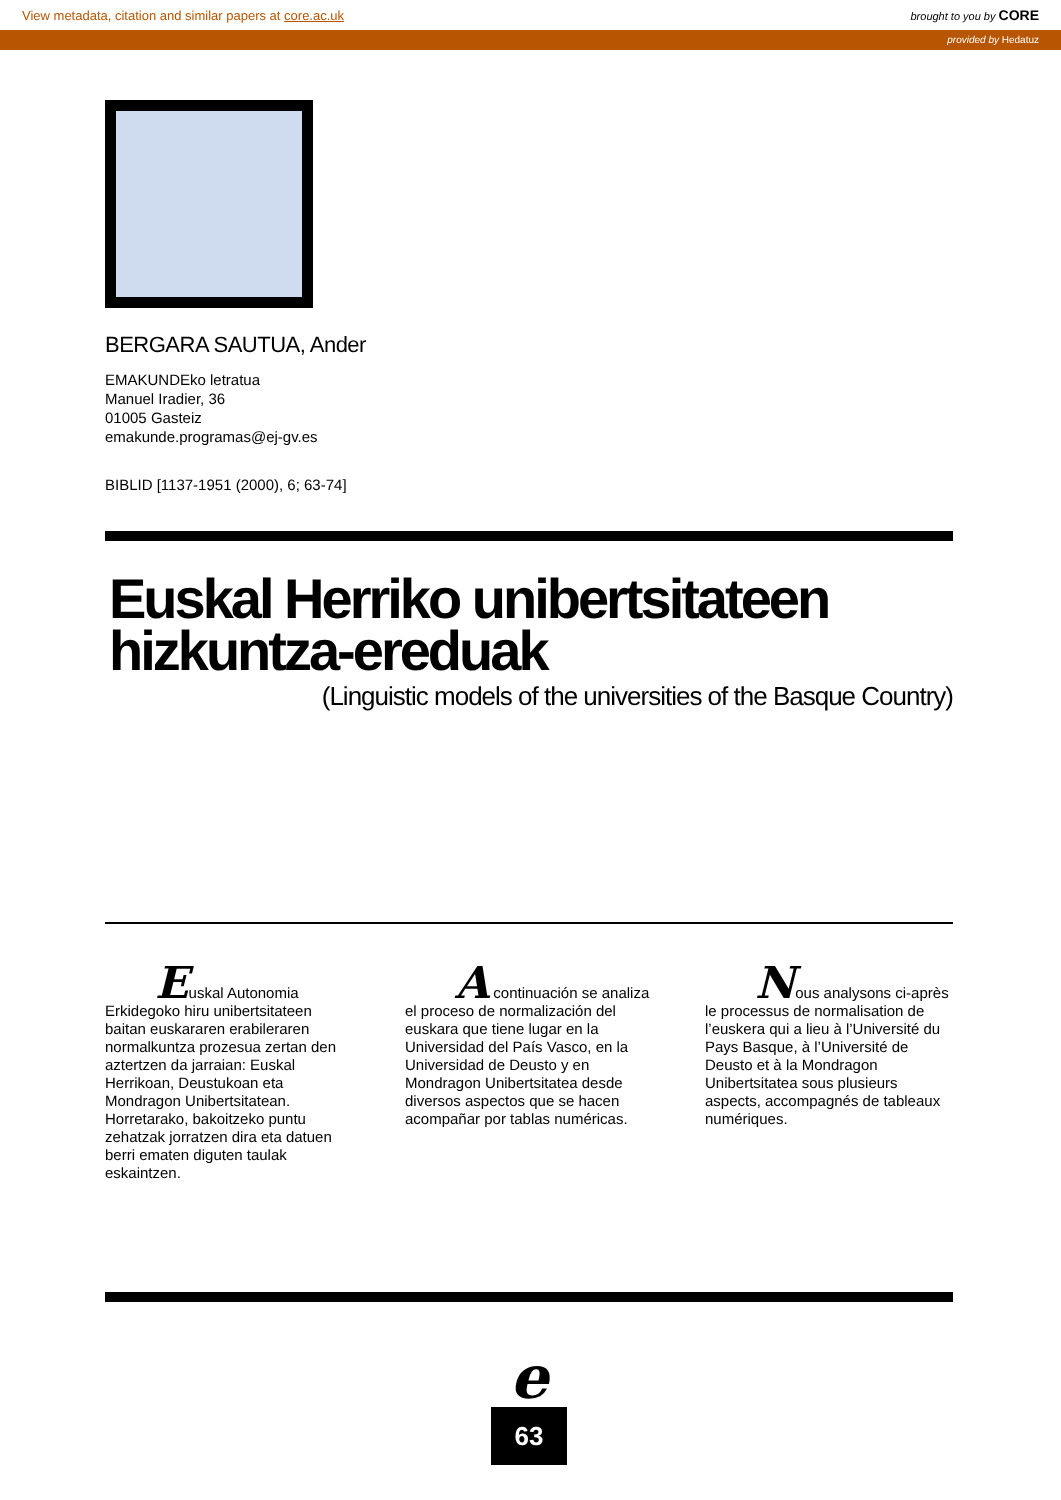View metadata, citation and similar papers at core.ac.uk brought to you by CORE
provided by Hedatuz
BERGARA SAUTUA, Ander
EMAKUNDEko letratua
Manuel Iradier, 36
01005 Gasteiz
emakunde.programas@ej-gv.es
BIBLID [1137-1951 (2000), 6; 63-74]
Euskal Herriko unibertsitateen hizkuntza-ereduak
(Linguistic models of the universities of the Basque Country)
Euskal Autonomia Erkidegoko hiru unibertsitateen baitan euskararen erabileraren normalkuntza prozesua zertan den aztertzen da jarraian: Euskal Herrikoan, Deustukoan eta Mondragon Unibertsitatean. Horretarako, bakoitzeko puntu zehatzak jorratzen dira eta datuen berri ematen diguten taulak eskaintzen.
A continuación se analiza el proceso de normalización del euskara que tiene lugar en la Universidad del País Vasco, en la Universidad de Deusto y en Mondragon Unibertsitatea desde diversos aspectos que se hacen acompañar por tablas numéricas.
Nous analysons ci-après le processus de normalisation de l’euskera qui a lieu à l’Université du Pays Basque, à l’Université de Deusto et à la Mondragon Unibertsitatea sous plusieurs aspects, accompagnés de tableaux numériques.
e
63